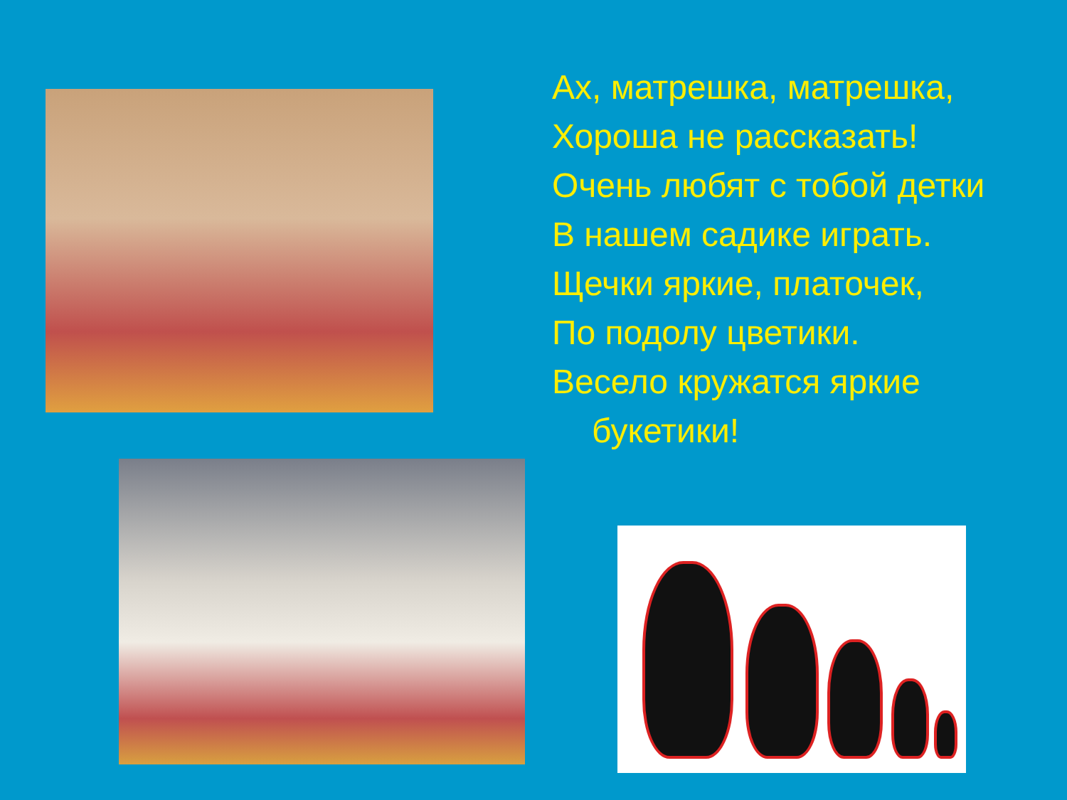Ах, матрешка, матрешка,
Хороша не рассказать!
Очень любят с тобой детки
В нашем садике играть.
Щечки яркие, платочек,
По подолу цветики.
Весело кружатся яркие букетики!